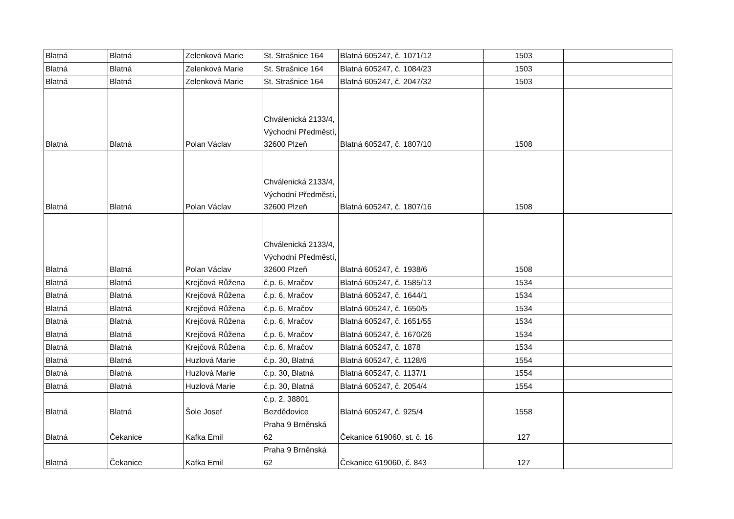| Blatná | Blatná | Zelenková Marie | St. Strašnice 164 | Blatná 605247, č. 1071/12 | 1503 | |
| Blatná | Blatná | Zelenková Marie | St. Strašnice 164 | Blatná 605247, č. 1084/23 | 1503 | |
| Blatná | Blatná | Zelenková Marie | St. Strašnice 164 | Blatná 605247, č. 2047/32 | 1503 | |
| Blatná | Blatná | Polan Václav | Chválenická 2133/4, Východní Předměstí, 32600 Plzeň | Blatná 605247, č. 1807/10 | 1508 | |
| Blatná | Blatná | Polan Václav | Chválenická 2133/4, Východní Předměstí, 32600 Plzeň | Blatná 605247, č. 1807/16 | 1508 | |
| Blatná | Blatná | Polan Václav | Chválenická 2133/4, Východní Předměstí, 32600 Plzeň | Blatná 605247, č. 1938/6 | 1508 | |
| Blatná | Blatná | Krejčová Růžena | č.p. 6, Mračov | Blatná 605247, č. 1585/13 | 1534 | |
| Blatná | Blatná | Krejčová Růžena | č.p. 6, Mračov | Blatná 605247, č. 1644/1 | 1534 | |
| Blatná | Blatná | Krejčová Růžena | č.p. 6, Mračov | Blatná 605247, č. 1650/5 | 1534 | |
| Blatná | Blatná | Krejčová Růžena | č.p. 6, Mračov | Blatná 605247, č. 1651/55 | 1534 | |
| Blatná | Blatná | Krejčová Růžena | č.p. 6, Mračov | Blatná 605247, č. 1670/26 | 1534 | |
| Blatná | Blatná | Krejčová Růžena | č.p. 6, Mračov | Blatná 605247, č. 1878 | 1534 | |
| Blatná | Blatná | Huzlová Marie | č.p. 30, Blatná | Blatná 605247, č. 1128/6 | 1554 | |
| Blatná | Blatná | Huzlová Marie | č.p. 30, Blatná | Blatná 605247, č. 1137/1 | 1554 | |
| Blatná | Blatná | Huzlová Marie | č.p. 30, Blatná | Blatná 605247, č. 2054/4 | 1554 | |
| Blatná | Blatná | Šole Josef | č.p. 2, 38801 Bezdědovice | Blatná 605247, č. 925/4 | 1558 | |
| Blatná | Čekanice | Kafka Emil | Praha 9 Brněnská 62 | Čekanice 619060, st. č. 16 | 127 | |
| Blatná | Čekanice | Kafka Emil | Praha 9 Brněnská 62 | Čekanice 619060, č. 843 | 127 | |